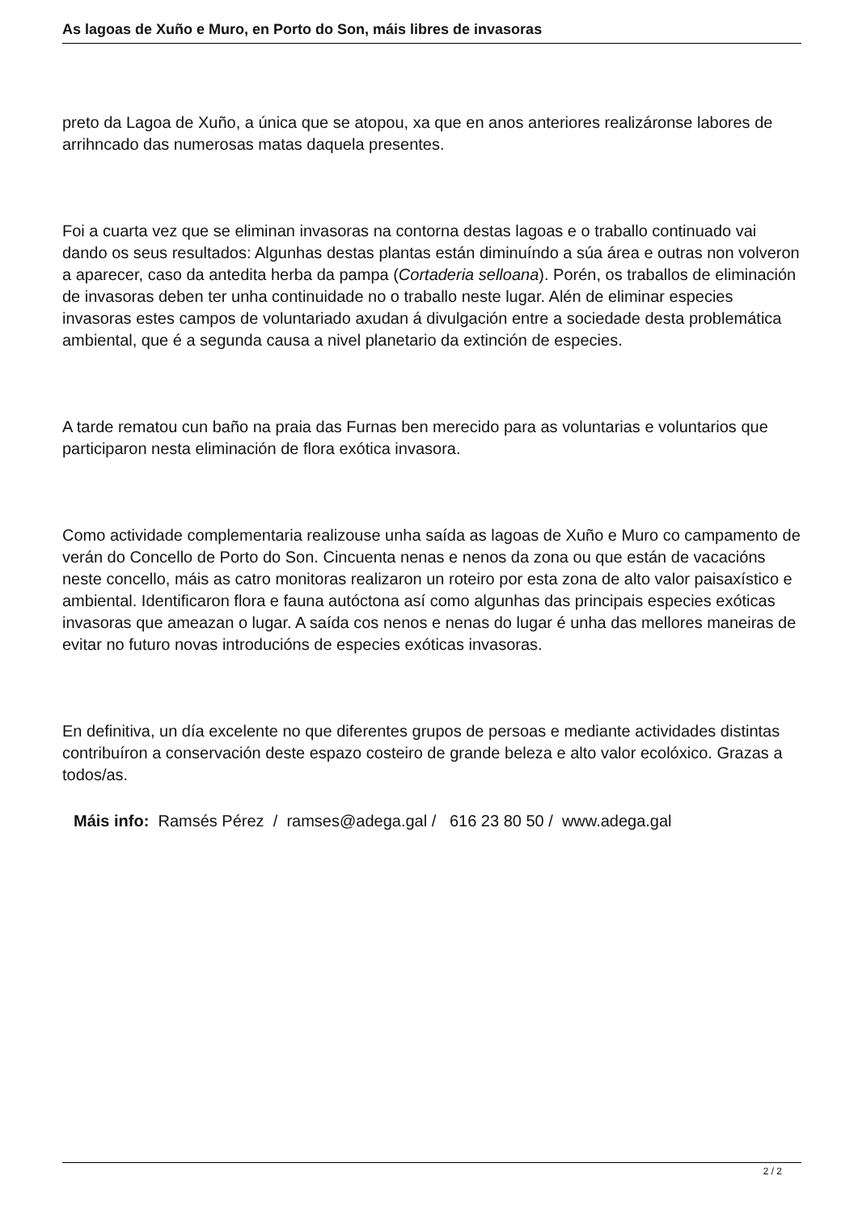As lagoas de Xuño e Muro, en Porto do Son, máis libres de invasoras
preto da Lagoa de Xuño, a única que se atopou, xa que en anos anteriores realizáronse labores de arrihncado das numerosas matas daquela presentes.
Foi a cuarta vez que se eliminan invasoras na contorna destas lagoas e o traballo continuado vai dando os seus resultados: Algunhas destas plantas están diminuíndo a súa área e outras non volveron a aparecer, caso da antedita herba da pampa (Cortaderia selloana). Porén, os traballos de eliminación de invasoras deben ter unha continuidade no o traballo neste lugar. Alén de eliminar especies invasoras estes campos de voluntariado axudan á divulgación entre a sociedade desta problemática ambiental, que é a segunda causa a nivel planetario da extinción de especies.
A tarde rematou cun baño na praia das Furnas ben merecido para as voluntarias e voluntarios que participaron nesta eliminación de flora exótica invasora.
Como actividade complementaria realizouse unha saída as lagoas de Xuño e Muro co campamento de verán do Concello de Porto do Son. Cincuenta nenas e nenos da zona ou que están de vacacións neste concello, máis as catro monitoras realizaron un roteiro por esta zona de alto valor paisaxístico e ambiental. Identificaron flora e fauna autóctona así como algunhas das principais especies exóticas invasoras que ameazan o lugar. A saída cos nenos e nenas do lugar é unha das mellores maneiras de evitar no futuro novas introducións de especies exóticas invasoras.
En definitiva, un día excelente no que diferentes grupos de persoas e mediante actividades distintas contribuíron a conservación deste espazo costeiro de grande beleza e alto valor ecolóxico. Grazas a todos/as.
Máis info: Ramsés Pérez / ramses@adega.gal / 616 23 80 50 / www.adega.gal
2 / 2